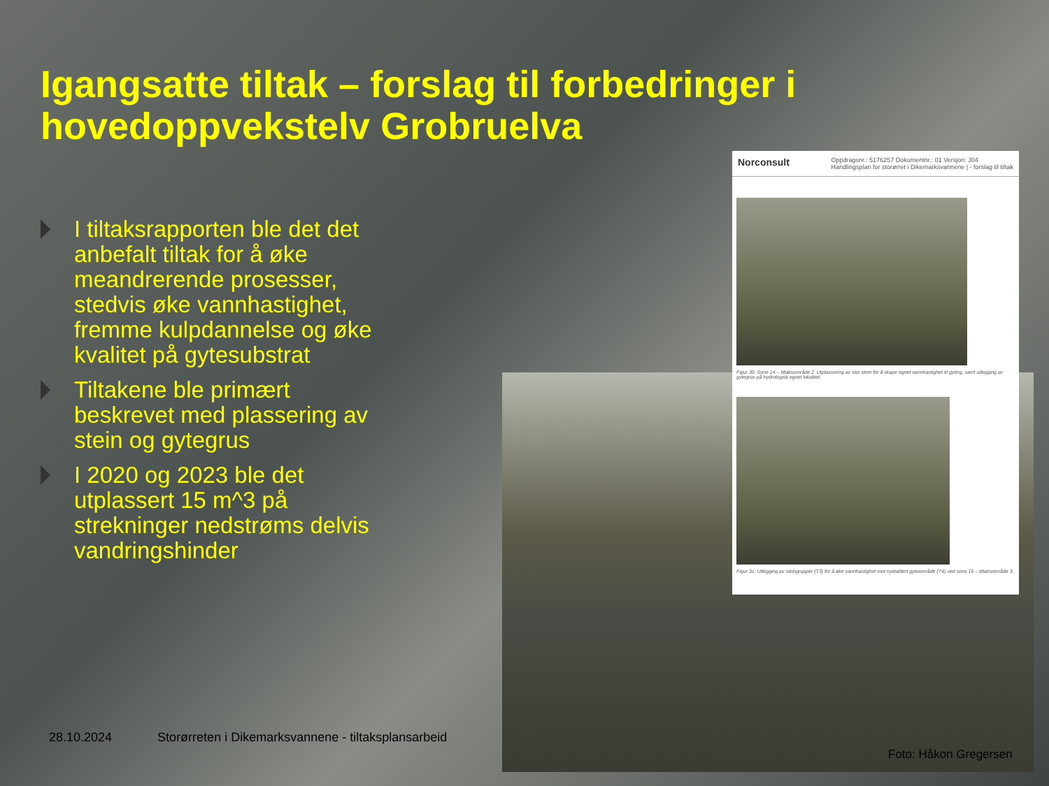Igangsatte tiltak – forslag til forbedringer i hovedoppvekstelv Grobruelva
I tiltaksrapporten ble det det anbefalt tiltak for å øke meandrerende prosesser, stedvis øke vannhastighet, fremme kulpdannelse og øke kvalitet på gytesubstrat
Tiltakene ble primært beskrevet med plassering av stein og gytegrus
I 2020 og 2023 ble det utplassert 15 m^3 på strekninger nedstrøms delvis vandringshinder
Norconsult Oppdragsnr.: 5176257 Dokumentnr.: 01 Versjon: J04
Handlingsplan for storørret i Dikemarksvannene | - forslag til tiltak
Figur 30. Sone 14 – tiltaksområde 2. Utplassering av stor stein for å skape egnet vannhastighet til gyting, samt utlegging av gytegrus på hydrologisk egnet lokalitet.
Figur 31. Utlegging av steingrupper (T3) for å øke vannhastighet mot nyetablert gyteområde (T4) ved sone 16 – tiltaksområde 3.
28.10.2024 Storørreten i Dikemarksvannene - tiltaksplansarbeid
Foto: Håkon Gregersen